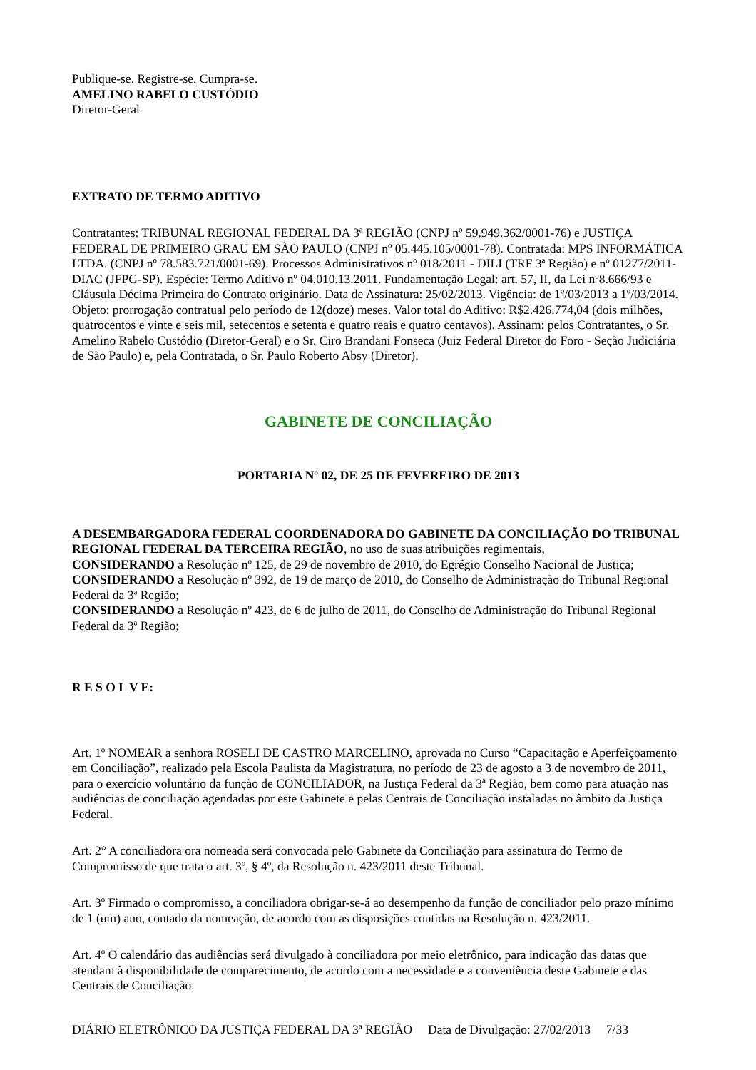Publique-se. Registre-se. Cumpra-se.
AMELINO RABELO CUSTÓDIO
Diretor-Geral
EXTRATO DE TERMO ADITIVO
Contratantes: TRIBUNAL REGIONAL FEDERAL DA 3ª REGIÃO (CNPJ nº 59.949.362/0001-76) e JUSTIÇA FEDERAL DE PRIMEIRO GRAU EM SÃO PAULO (CNPJ nº 05.445.105/0001-78). Contratada: MPS INFORMÁTICA LTDA. (CNPJ nº 78.583.721/0001-69). Processos Administrativos nº 018/2011 - DILI (TRF 3ª Região) e nº 01277/2011-DIAC (JFPG-SP). Espécie: Termo Aditivo nº 04.010.13.2011. Fundamentação Legal: art. 57, II, da Lei nº8.666/93 e Cláusula Décima Primeira do Contrato originário. Data de Assinatura: 25/02/2013. Vigência: de 1º/03/2013 a 1º/03/2014. Objeto: prorrogação contratual pelo período de 12(doze) meses. Valor total do Aditivo: R$2.426.774,04 (dois milhões, quatrocentos e vinte e seis mil, setecentos e setenta e quatro reais e quatro centavos). Assinam: pelos Contratantes, o Sr. Amelino Rabelo Custódio (Diretor-Geral) e o Sr. Ciro Brandani Fonseca (Juiz Federal Diretor do Foro - Seção Judiciária de São Paulo) e, pela Contratada, o Sr. Paulo Roberto Absy (Diretor).
GABINETE DE CONCILIAÇÃO
PORTARIA Nº 02, DE 25 DE FEVEREIRO DE 2013
A DESEMBARGADORA FEDERAL COORDENADORA DO GABINETE DA CONCILIAÇÃO DO TRIBUNAL REGIONAL FEDERAL DA TERCEIRA REGIÃO, no uso de suas atribuições regimentais,
CONSIDERANDO a Resolução nº 125, de 29 de novembro de 2010, do Egrégio Conselho Nacional de Justiça;
CONSIDERANDO a Resolução nº 392, de 19 de março de 2010, do Conselho de Administração do Tribunal Regional Federal da 3ª Região;
CONSIDERANDO a Resolução nº 423, de 6 de julho de 2011, do Conselho de Administração do Tribunal Regional Federal da 3ª Região;
R E S O L V E:
Art. 1º NOMEAR a senhora ROSELI DE CASTRO MARCELINO, aprovada no Curso “Capacitação e Aperfeiçoamento em Conciliação”, realizado pela Escola Paulista da Magistratura, no período de 23 de agosto a 3 de novembro de 2011, para o exercício voluntário da função de CONCILIADOR, na Justiça Federal da 3ª Região, bem como para atuação nas audiências de conciliação agendadas por este Gabinete e pelas Centrais de Conciliação instaladas no âmbito da Justiça Federal.
Art. 2° A conciliadora ora nomeada será convocada pelo Gabinete da Conciliação para assinatura do Termo de Compromisso de que trata o art. 3º, § 4º, da Resolução n. 423/2011 deste Tribunal.
Art. 3º Firmado o compromisso, a conciliadora obrigar-se-á ao desempenho da função de conciliador pelo prazo mínimo de 1 (um) ano, contado da nomeação, de acordo com as disposições contidas na Resolução n. 423/2011.
Art. 4º O calendário das audiências será divulgado à conciliadora por meio eletrônico, para indicação das datas que atendam à disponibilidade de comparecimento, de acordo com a necessidade e a conveniência deste Gabinete e das Centrais de Conciliação.
DIÁRIO ELETRÔNICO DA JUSTIÇA FEDERAL DA 3ª REGIÃO Data de Divulgação: 27/02/2013 7/33